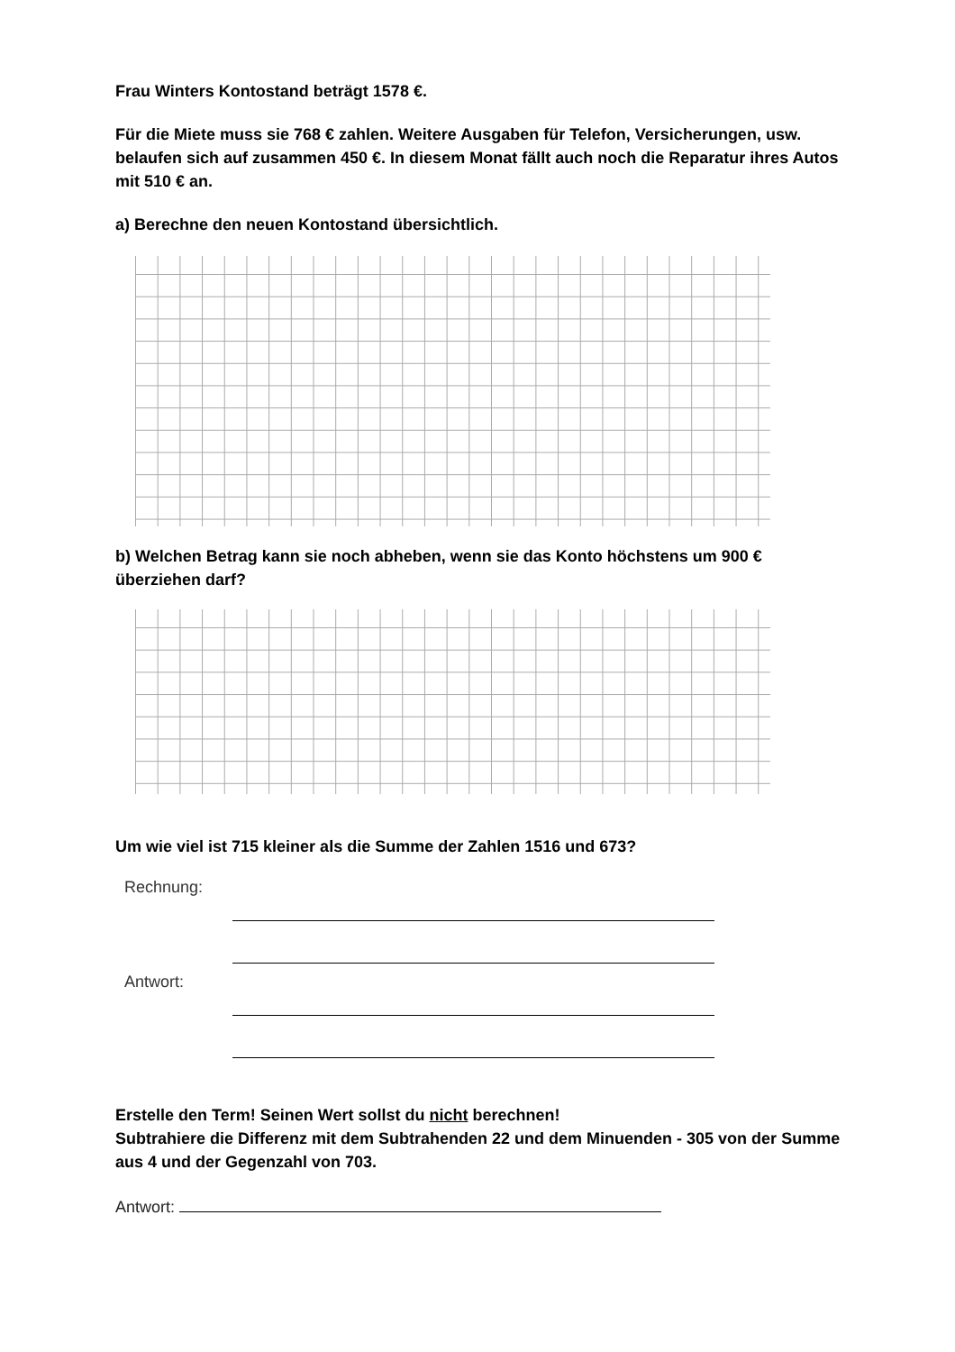Frau Winters Kontostand beträgt 1578 €.
Für die Miete muss sie 768 € zahlen. Weitere Ausgaben für Telefon, Versicherungen, usw. belaufen sich auf zusammen 450 €. In diesem Monat fällt auch noch die Reparatur ihres Autos mit 510 € an.
a) Berechne den neuen Kontostand übersichtlich.
b) Welchen Betrag kann sie noch abheben, wenn sie das Konto höchstens um 900 € überziehen darf?
Um wie viel ist 715 kleiner als die Summe der Zahlen 1516 und 673?
Rechnung:
Antwort:
Erstelle den Term! Seinen Wert sollst du nicht berechnen!
Subtrahiere die Differenz mit dem Subtrahenden 22 und dem Minuenden - 305 von der Summe aus 4 und der Gegenzahl von 703.
Antwort: